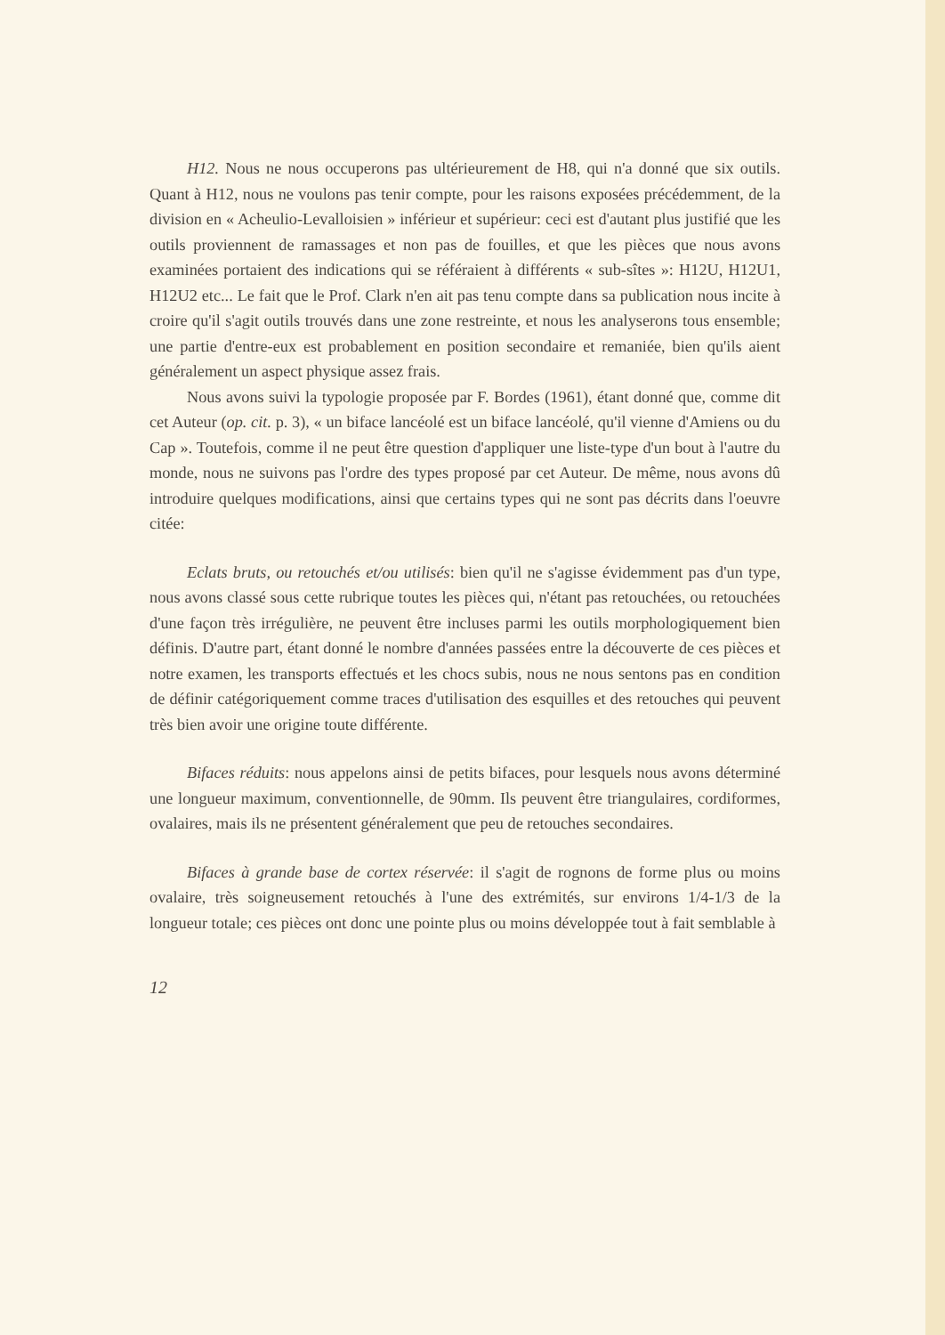H12. Nous ne nous occuperons pas ultérieurement de H8, qui n'a donné que six outils. Quant à H12, nous ne voulons pas tenir compte, pour les raisons exposées précédemment, de la division en « Acheulio-Levalloisien » inférieur et supérieur: ceci est d'autant plus justifié que les outils proviennent de ramassages et non pas de fouilles, et que les pièces que nous avons examinées portaient des indications qui se référaient à différents « sub-sîtes »: H12U, H12U1, H12U2 etc... Le fait que le Prof. Clark n'en ait pas tenu compte dans sa publication nous incite à croire qu'il s'agit outils trouvés dans une zone restreinte, et nous les analyserons tous ensemble; une partie d'entre-eux est probablement en position secondaire et remaniée, bien qu'ils aient généralement un aspect physique assez frais.
Nous avons suivi la typologie proposée par F. Bordes (1961), étant donné que, comme dit cet Auteur (op. cit. p. 3), « un biface lancéolé est un biface lancéolé, qu'il vienne d'Amiens ou du Cap ». Toutefois, comme il ne peut être question d'appliquer une liste-type d'un bout à l'autre du monde, nous ne suivons pas l'ordre des types proposé par cet Auteur. De même, nous avons dû introduire quelques modifications, ainsi que certains types qui ne sont pas décrits dans l'oeuvre citée:
Eclats bruts, ou retouchés et/ou utilisés: bien qu'il ne s'agisse évidemment pas d'un type, nous avons classé sous cette rubrique toutes les pièces qui, n'étant pas retouchées, ou retouchées d'une façon très irrégulière, ne peuvent être incluses parmi les outils morphologiquement bien définis. D'autre part, étant donné le nombre d'années passées entre la découverte de ces pièces et notre examen, les transports effectués et les chocs subis, nous ne nous sentons pas en condition de définir catégoriquement comme traces d'utilisation des esquilles et des retouches qui peuvent très bien avoir une origine toute différente.
Bifaces réduits: nous appelons ainsi de petits bifaces, pour lesquels nous avons déterminé une longueur maximum, conventionnelle, de 90mm. Ils peuvent être triangulaires, cordiformes, ovalaires, mais ils ne présentent généralement que peu de retouches secondaires.
Bifaces à grande base de cortex réservée: il s'agit de rognons de forme plus ou moins ovalaire, très soigneusement retouchés à l'une des extrémités, sur environs 1/4-1/3 de la longueur totale; ces pièces ont donc une pointe plus ou moins développée tout à fait semblable à
12